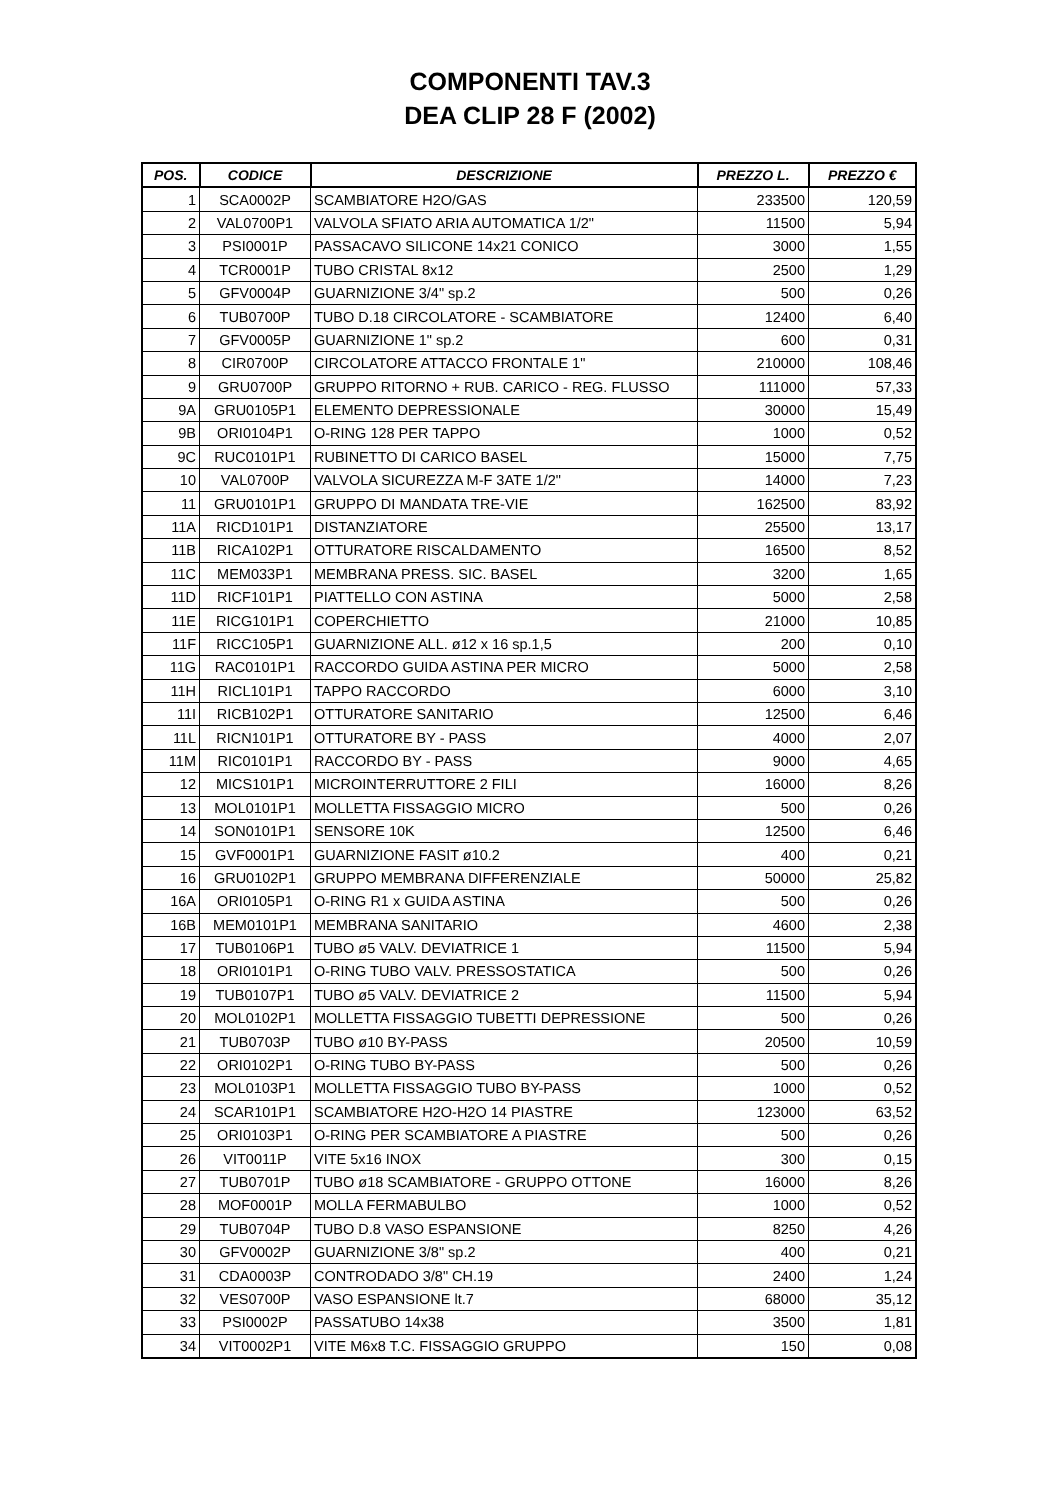COMPONENTI TAV.3
DEA CLIP 28 F (2002)
| POS. | CODICE | DESCRIZIONE | PREZZO L. | PREZZO € |
| --- | --- | --- | --- | --- |
| 1 | SCA0002P | SCAMBIATORE H2O/GAS | 233500 | 120,59 |
| 2 | VAL0700P1 | VALVOLA SFIATO ARIA AUTOMATICA 1/2" | 11500 | 5,94 |
| 3 | PSI0001P | PASSACAVO SILICONE 14x21 CONICO | 3000 | 1,55 |
| 4 | TCR0001P | TUBO CRISTAL 8x12 | 2500 | 1,29 |
| 5 | GFV0004P | GUARNIZIONE 3/4" sp.2 | 500 | 0,26 |
| 6 | TUB0700P | TUBO D.18 CIRCOLATORE - SCAMBIATORE | 12400 | 6,40 |
| 7 | GFV0005P | GUARNIZIONE 1" sp.2 | 600 | 0,31 |
| 8 | CIR0700P | CIRCOLATORE ATTACCO FRONTALE 1" | 210000 | 108,46 |
| 9 | GRU0700P | GRUPPO RITORNO + RUB. CARICO - REG. FLUSSO | 111000 | 57,33 |
| 9A | GRU0105P1 | ELEMENTO DEPRESSIONALE | 30000 | 15,49 |
| 9B | ORI0104P1 | O-RING 128 PER TAPPO | 1000 | 0,52 |
| 9C | RUC0101P1 | RUBINETTO DI CARICO BASEL | 15000 | 7,75 |
| 10 | VAL0700P | VALVOLA SICUREZZA M-F 3ATE 1/2" | 14000 | 7,23 |
| 11 | GRU0101P1 | GRUPPO DI MANDATA TRE-VIE | 162500 | 83,92 |
| 11A | RICD101P1 | DISTANZIATORE | 25500 | 13,17 |
| 11B | RICA102P1 | OTTURATORE RISCALDAMENTO | 16500 | 8,52 |
| 11C | MEM033P1 | MEMBRANA PRESS. SIC. BASEL | 3200 | 1,65 |
| 11D | RICF101P1 | PIATTELLO CON ASTINA | 5000 | 2,58 |
| 11E | RICG101P1 | COPERCHIETTO | 21000 | 10,85 |
| 11F | RICC105P1 | GUARNIZIONE ALL. ø12 x 16 sp.1,5 | 200 | 0,10 |
| 11G | RAC0101P1 | RACCORDO GUIDA ASTINA PER MICRO | 5000 | 2,58 |
| 11H | RICL101P1 | TAPPO RACCORDO | 6000 | 3,10 |
| 11I | RICB102P1 | OTTURATORE SANITARIO | 12500 | 6,46 |
| 11L | RICN101P1 | OTTURATORE BY - PASS | 4000 | 2,07 |
| 11M | RIC0101P1 | RACCORDO BY - PASS | 9000 | 4,65 |
| 12 | MICS101P1 | MICROINTERRUTTORE 2 FILI | 16000 | 8,26 |
| 13 | MOL0101P1 | MOLLETTA FISSAGGIO MICRO | 500 | 0,26 |
| 14 | SON0101P1 | SENSORE 10K | 12500 | 6,46 |
| 15 | GVF0001P1 | GUARNIZIONE FASIT ø10.2 | 400 | 0,21 |
| 16 | GRU0102P1 | GRUPPO MEMBRANA DIFFERENZIALE | 50000 | 25,82 |
| 16A | ORI0105P1 | O-RING R1 x GUIDA ASTINA | 500 | 0,26 |
| 16B | MEM0101P1 | MEMBRANA SANITARIO | 4600 | 2,38 |
| 17 | TUB0106P1 | TUBO ø5 VALV. DEVIATRICE 1 | 11500 | 5,94 |
| 18 | ORI0101P1 | O-RING TUBO VALV. PRESSOSTATICA | 500 | 0,26 |
| 19 | TUB0107P1 | TUBO ø5 VALV. DEVIATRICE 2 | 11500 | 5,94 |
| 20 | MOL0102P1 | MOLLETTA FISSAGGIO TUBETTI DEPRESSIONE | 500 | 0,26 |
| 21 | TUB0703P | TUBO ø10 BY-PASS | 20500 | 10,59 |
| 22 | ORI0102P1 | O-RING TUBO BY-PASS | 500 | 0,26 |
| 23 | MOL0103P1 | MOLLETTA FISSAGGIO TUBO BY-PASS | 1000 | 0,52 |
| 24 | SCAR101P1 | SCAMBIATORE H2O-H2O 14 PIASTRE | 123000 | 63,52 |
| 25 | ORI0103P1 | O-RING PER SCAMBIATORE A PIASTRE | 500 | 0,26 |
| 26 | VIT0011P | VITE 5x16 INOX | 300 | 0,15 |
| 27 | TUB0701P | TUBO ø18 SCAMBIATORE - GRUPPO OTTONE | 16000 | 8,26 |
| 28 | MOF0001P | MOLLA FERMABULBO | 1000 | 0,52 |
| 29 | TUB0704P | TUBO D.8 VASO ESPANSIONE | 8250 | 4,26 |
| 30 | GFV0002P | GUARNIZIONE 3/8" sp.2 | 400 | 0,21 |
| 31 | CDA0003P | CONTRODADO 3/8" CH.19 | 2400 | 1,24 |
| 32 | VES0700P | VASO ESPANSIONE lt.7 | 68000 | 35,12 |
| 33 | PSI0002P | PASSATUBO 14x38 | 3500 | 1,81 |
| 34 | VIT0002P1 | VITE M6x8 T.C. FISSAGGIO GRUPPO | 150 | 0,08 |